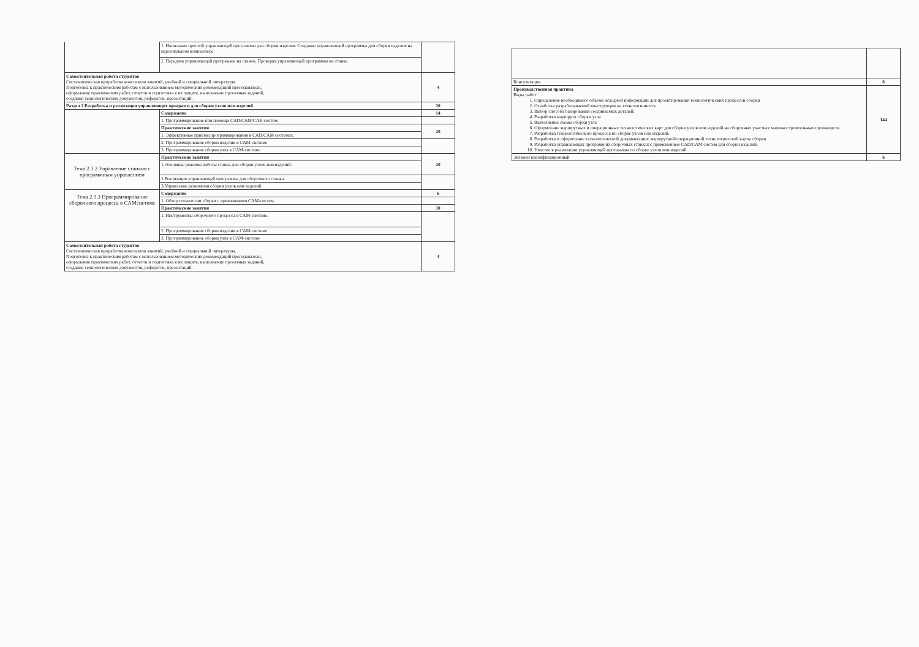| | 1. Написание простой управляющей программы для сборки изделия. Создание управляющей программы для сборки изделия на персональном компьютере | |
| | 2. Передача управляющей программы на станок. Проверка управляющей программы на станке. | |
| Самостоятельная работа студентов Систематическая проработка конспектов занятий, учебной и специальной литературы. Подготовка к практическим работам с использованием методических рекомендаций преподавателя, оформление практических работ, отчетов и подготовка к их защите, выполнение проектных заданий, создание технологических документов, рефератов, презентаций. | | 4 |
| Раздел 2 Разработка и реализация управляющих программ для сборки узлов или изделий | | 20 |
| | Содержание | 14 |
| | 1. Программирование при помощи CAD/CAM/CAE-систем. | |
| | Практические занятия | 20 |
| | 1. Эффективные приёмы программирования в CAD/CAM системах. | |
| | 2. Программирование сборки изделия в CAM-системе | |
| | 3. Программирование сборки узла в CAM-системе | |
| Тема 2.3.2 Управление станком с программным управлением | Практические занятия | 20 |
| | 1.Основные режимы работы станка для сборки узлов или изделий. | |
| | 2.Реализация управляющей программы для сборочного станка. | |
| | 3.Управление режимами сборки узлов или изделий. | |
| Тема 2.3.3 Программирование сборочного процесса в САМсистеме | Содержание | 6 |
| | 1. Обзор технологии сборки с применением CAM-систем. | |
| | Практические занятия | 30 |
| | 1. Инструменты сборочного процесса в CAM-системе. | |
| | 2. Программирование сборки изделия в CAM-системе | |
| | 3. Программирование сборки узла в CAM-системе | |
| Самостоятельная работа студентов Систематическая проработка конспектов занятий, учебной и специальной литературы. Подготовка к практическим работам с использованием методических рекомендаций преподавателя, оформление практических работ, отчетов и подготовка к их защите, выполнение проектных заданий, создание технологических документов, рефератов, презентаций. | | 4 |
| Консультация | 6 |
| Производственная практика Виды работ 1. Определение необходимого объёма исходной информации для проектирования технологических процессов сборки 2. Отработка разрабатываемой конструкции на технологичность 3. Выбор способа базирования соединяемых деталей; 4. Разработка маршрута сборки узла 5. Выполнение схемы сборки узла 6. Оформление маршрутных и операционных технологических карт для сборки узлов или изделий на сборочных участках машиностроительных производств 7. Разработка технологического процесса по сборке узлов или изделий. 8. Разработка и оформление технологической документации: маршрутной/операционной технологической карты сборки 9. Разработка управляющих программ на сборочных станках с применением CAD/CAM систем для сборки изделий. 10. Участие в реализации управляющей программы по сборке узлов или изделий. | 144 |
| Экзамен квалификационный | 6 |